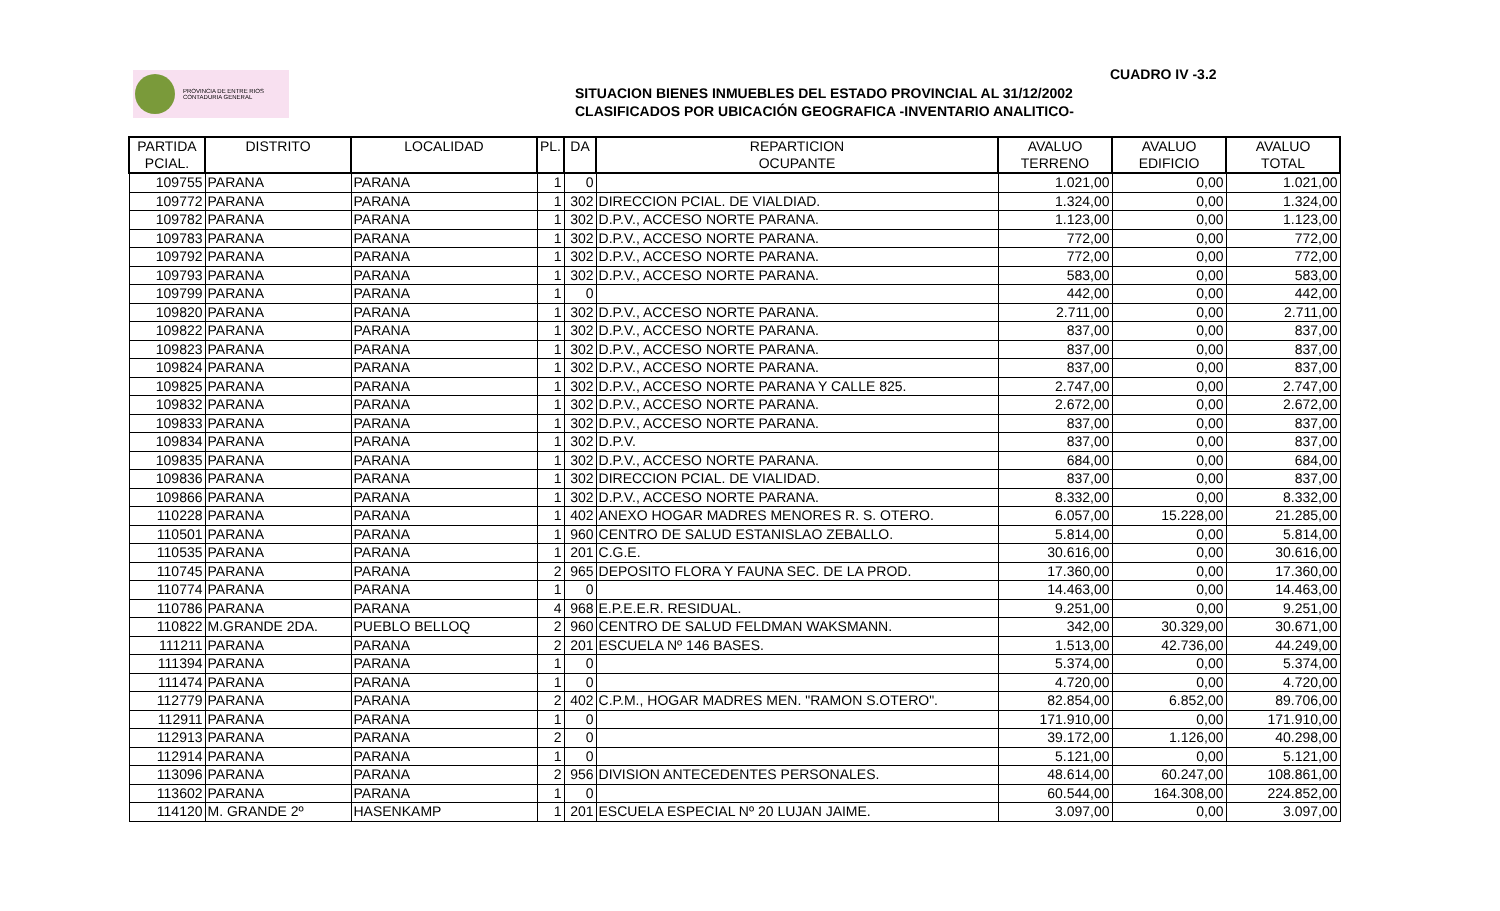PROVINCIA DE ENTRE RIOS
CONTADURIA GENERAL
CUADRO IV -3.2
SITUACION BIENES INMUEBLES DEL ESTADO PROVINCIAL AL 31/12/2002
CLASIFICADOS POR UBICACIÓN GEOGRAFICA -INVENTARIO ANALITICO-
| PARTIDA PCIAL. | DISTRITO | LOCALIDAD | PL. | DA | REPARTICION OCUPANTE | AVALUO TERRENO | AVALUO EDIFICIO | AVALUO TOTAL |
| --- | --- | --- | --- | --- | --- | --- | --- | --- |
| 109755 | PARANA | PARANA | 1 | 0 | | 1.021,00 | 0,00 | 1.021,00 |
| 109772 | PARANA | PARANA | 1 | 302 | DIRECCION PCIAL. DE VIALDIAD. | 1.324,00 | 0,00 | 1.324,00 |
| 109782 | PARANA | PARANA | 1 | 302 | D.P.V., ACCESO NORTE PARANA. | 1.123,00 | 0,00 | 1.123,00 |
| 109783 | PARANA | PARANA | 1 | 302 | D.P.V., ACCESO NORTE PARANA. | 772,00 | 0,00 | 772,00 |
| 109792 | PARANA | PARANA | 1 | 302 | D.P.V., ACCESO NORTE PARANA. | 772,00 | 0,00 | 772,00 |
| 109793 | PARANA | PARANA | 1 | 302 | D.P.V., ACCESO NORTE PARANA. | 583,00 | 0,00 | 583,00 |
| 109799 | PARANA | PARANA | 1 | 0 | | 442,00 | 0,00 | 442,00 |
| 109820 | PARANA | PARANA | 1 | 302 | D.P.V., ACCESO NORTE PARANA. | 2.711,00 | 0,00 | 2.711,00 |
| 109822 | PARANA | PARANA | 1 | 302 | D.P.V., ACCESO NORTE PARANA. | 837,00 | 0,00 | 837,00 |
| 109823 | PARANA | PARANA | 1 | 302 | D.P.V., ACCESO NORTE PARANA. | 837,00 | 0,00 | 837,00 |
| 109824 | PARANA | PARANA | 1 | 302 | D.P.V., ACCESO NORTE PARANA. | 837,00 | 0,00 | 837,00 |
| 109825 | PARANA | PARANA | 1 | 302 | D.P.V., ACCESO NORTE PARANA Y CALLE 825. | 2.747,00 | 0,00 | 2.747,00 |
| 109832 | PARANA | PARANA | 1 | 302 | D.P.V., ACCESO NORTE PARANA. | 2.672,00 | 0,00 | 2.672,00 |
| 109833 | PARANA | PARANA | 1 | 302 | D.P.V., ACCESO NORTE PARANA. | 837,00 | 0,00 | 837,00 |
| 109834 | PARANA | PARANA | 1 | 302 | D.P.V. | 837,00 | 0,00 | 837,00 |
| 109835 | PARANA | PARANA | 1 | 302 | D.P.V., ACCESO NORTE PARANA. | 684,00 | 0,00 | 684,00 |
| 109836 | PARANA | PARANA | 1 | 302 | DIRECCION PCIAL. DE VIALIDAD. | 837,00 | 0,00 | 837,00 |
| 109866 | PARANA | PARANA | 1 | 302 | D.P.V., ACCESO NORTE PARANA. | 8.332,00 | 0,00 | 8.332,00 |
| 110228 | PARANA | PARANA | 1 | 402 | ANEXO HOGAR MADRES MENORES R. S. OTERO. | 6.057,00 | 15.228,00 | 21.285,00 |
| 110501 | PARANA | PARANA | 1 | 960 | CENTRO DE SALUD ESTANISLAO ZEBALLO. | 5.814,00 | 0,00 | 5.814,00 |
| 110535 | PARANA | PARANA | 1 | 201 | C.G.E. | 30.616,00 | 0,00 | 30.616,00 |
| 110745 | PARANA | PARANA | 2 | 965 | DEPOSITO FLORA Y FAUNA SEC. DE LA PROD. | 17.360,00 | 0,00 | 17.360,00 |
| 110774 | PARANA | PARANA | 1 | 0 | | 14.463,00 | 0,00 | 14.463,00 |
| 110786 | PARANA | PARANA | 4 | 968 | E.P.E.E.R. RESIDUAL. | 9.251,00 | 0,00 | 9.251,00 |
| 110822 | M.GRANDE 2DA. | PUEBLO BELLOQ | 2 | 960 | CENTRO DE SALUD FELDMAN WAKSMANN. | 342,00 | 30.329,00 | 30.671,00 |
| 111211 | PARANA | PARANA | 2 | 201 | ESCUELA Nº 146 BASES. | 1.513,00 | 42.736,00 | 44.249,00 |
| 111394 | PARANA | PARANA | 1 | 0 | | 5.374,00 | 0,00 | 5.374,00 |
| 111474 | PARANA | PARANA | 1 | 0 | | 4.720,00 | 0,00 | 4.720,00 |
| 112779 | PARANA | PARANA | 2 | 402 | C.P.M., HOGAR MADRES MEN. "RAMON S.OTERO". | 82.854,00 | 6.852,00 | 89.706,00 |
| 112911 | PARANA | PARANA | 1 | 0 | | 171.910,00 | 0,00 | 171.910,00 |
| 112913 | PARANA | PARANA | 2 | 0 | | 39.172,00 | 1.126,00 | 40.298,00 |
| 112914 | PARANA | PARANA | 1 | 0 | | 5.121,00 | 0,00 | 5.121,00 |
| 113096 | PARANA | PARANA | 2 | 956 | DIVISION ANTECEDENTES PERSONALES. | 48.614,00 | 60.247,00 | 108.861,00 |
| 113602 | PARANA | PARANA | 1 | 0 | | 60.544,00 | 164.308,00 | 224.852,00 |
| 114120 | M. GRANDE 2º | HASENKAMP | 1 | 201 | ESCUELA ESPECIAL Nº 20 LUJAN JAIME. | 3.097,00 | 0,00 | 3.097,00 |